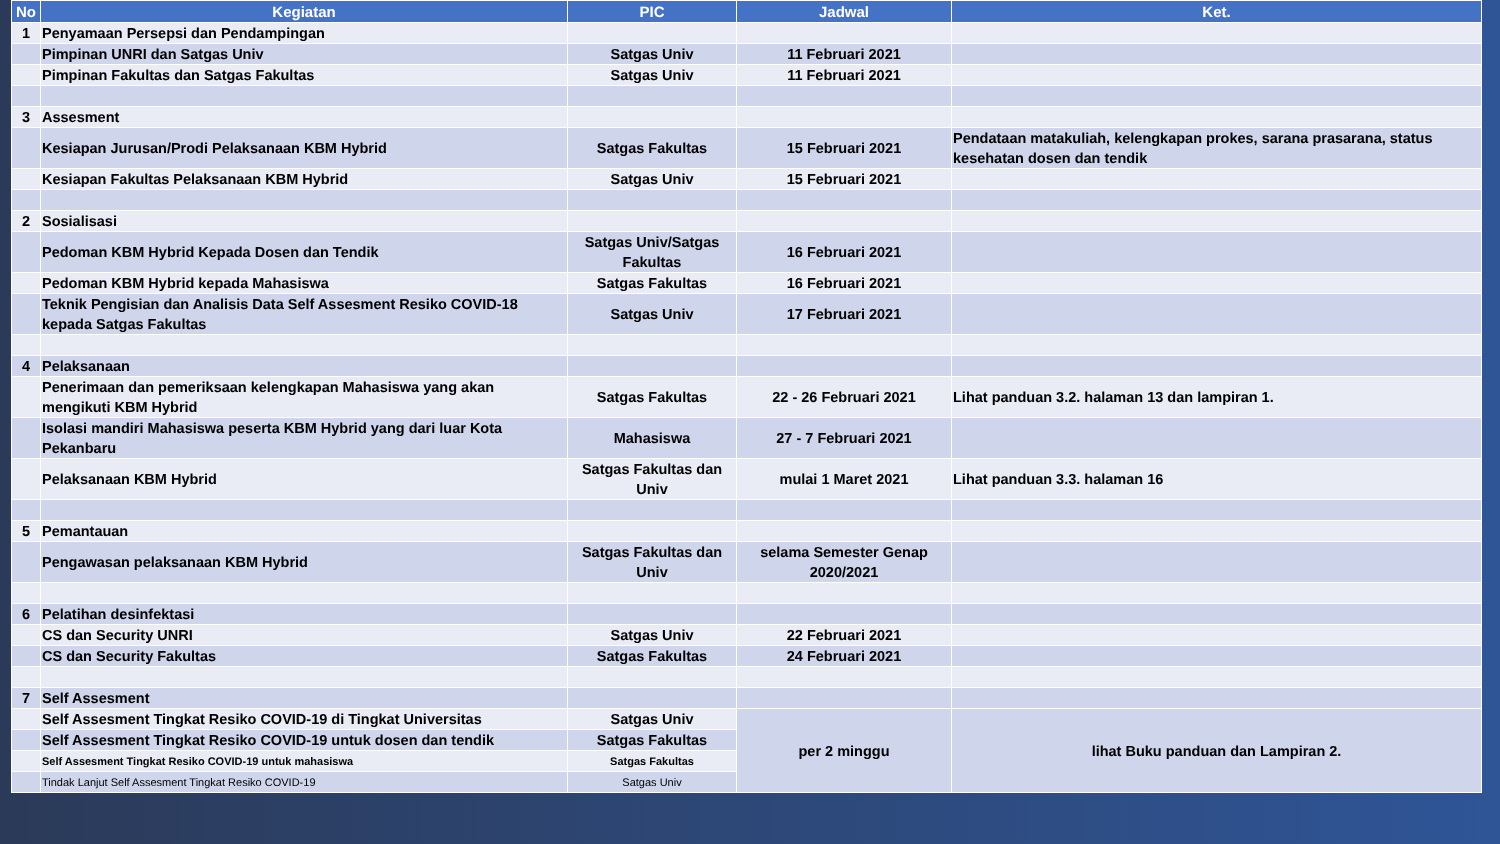| No | Kegiatan | PIC | Jadwal | Ket. |
| --- | --- | --- | --- | --- |
| 1 | Penyamaan Persepsi dan Pendampingan | | | |
| | Pimpinan UNRI dan Satgas Univ | Satgas Univ | 11 Februari 2021 | |
| | Pimpinan Fakultas dan Satgas Fakultas | Satgas Univ | 11 Februari 2021 | |
| 3 | Assesment | | | |
| | Kesiapan Jurusan/Prodi Pelaksanaan KBM Hybrid | Satgas Fakultas | 15 Februari 2021 | Pendataan matakuliah, kelengkapan prokes, sarana prasarana, status kesehatan dosen dan tendik |
| | Kesiapan Fakultas Pelaksanaan KBM Hybrid | Satgas Univ | 15 Februari 2021 | |
| 2 | Sosialisasi | | | |
| | Pedoman KBM Hybrid Kepada Dosen dan Tendik | Satgas Univ/Satgas Fakultas | 16 Februari 2021 | |
| | Pedoman KBM Hybrid kepada Mahasiswa | Satgas Fakultas | 16 Februari 2021 | |
| | Teknik Pengisian dan Analisis Data Self Assesment Resiko COVID-18 kepada Satgas Fakultas | Satgas Univ | 17 Februari 2021 | |
| 4 | Pelaksanaan | | | |
| | Penerimaan dan pemeriksaan kelengkapan Mahasiswa yang akan mengikuti KBM Hybrid | Satgas Fakultas | 22 - 26 Februari 2021 | Lihat panduan 3.2. halaman 13 dan lampiran 1. |
| | Isolasi mandiri Mahasiswa peserta KBM Hybrid yang dari luar Kota Pekanbaru | Mahasiswa | 27 - 7 Februari 2021 | |
| | Pelaksanaan KBM Hybrid | Satgas Fakultas dan Univ | mulai 1 Maret 2021 | Lihat panduan 3.3. halaman 16 |
| 5 | Pemantauan | | | |
| | Pengawasan pelaksanaan KBM Hybrid | Satgas Fakultas dan Univ | selama Semester Genap 2020/2021 | |
| 6 | Pelatihan desinfektasi | | | |
| | CS dan Security UNRI | Satgas Univ | 22 Februari 2021 | |
| | CS dan Security Fakultas | Satgas Fakultas | 24 Februari 2021 | |
| 7 | Self Assesment | | | |
| | Self Assesment Tingkat Resiko COVID-19 di Tingkat Universitas | Satgas Univ | per 2 minggu | lihat Buku panduan dan Lampiran 2. |
| | Self Assesment Tingkat Resiko COVID-19 untuk dosen dan tendik | Satgas Fakultas | | |
| | Self Assesment Tingkat Resiko COVID-19 untuk mahasiswa | Satgas Fakultas | | |
| | Tindak Lanjut Self Assesment Tingkat Resiko COVID-19 | Satgas Univ | | |